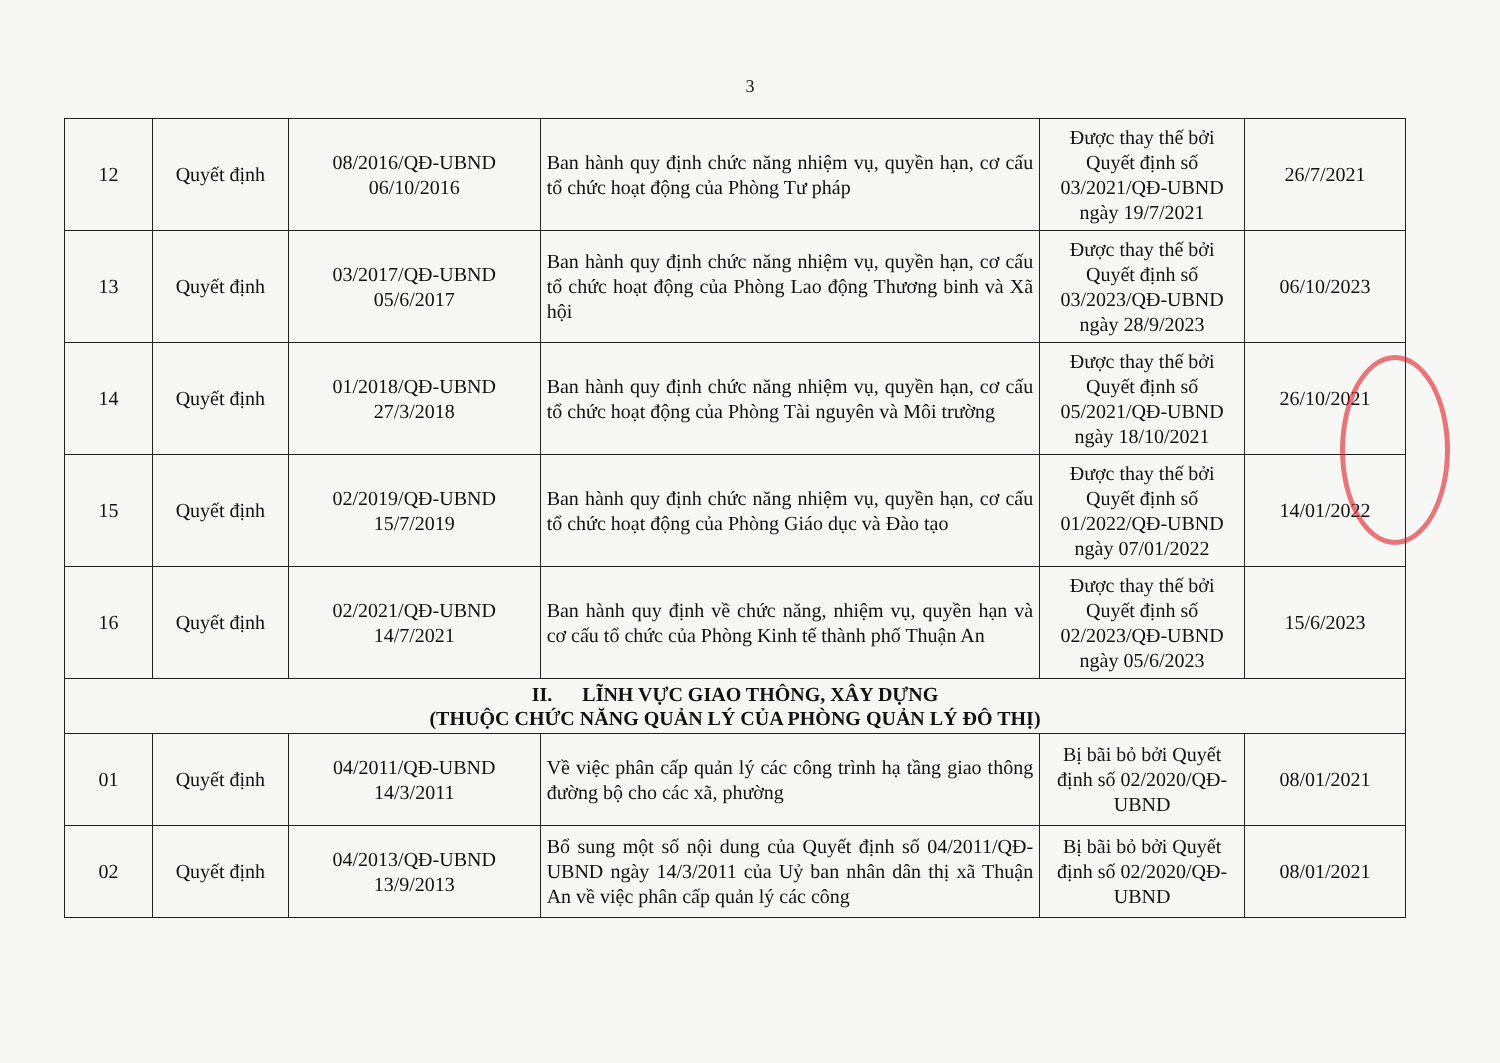3
| 12 | Quyết định | 08/2016/QĐ-UBND 06/10/2016 | Ban hành quy định chức năng nhiệm vụ, quyền hạn, cơ cấu tổ chức hoạt động của Phòng Tư pháp | Được thay thế bởi Quyết định số 03/2021/QĐ-UBND ngày 19/7/2021 | 26/7/2021 |
| 13 | Quyết định | 03/2017/QĐ-UBND 05/6/2017 | Ban hành quy định chức năng nhiệm vụ, quyền hạn, cơ cấu tổ chức hoạt động của Phòng Lao động Thương binh và Xã hội | Được thay thế bởi Quyết định số 03/2023/QĐ-UBND ngày 28/9/2023 | 06/10/2023 |
| 14 | Quyết định | 01/2018/QĐ-UBND 27/3/2018 | Ban hành quy định chức năng nhiệm vụ, quyền hạn, cơ cấu tổ chức hoạt động của Phòng Tài nguyên và Môi trường | Được thay thế bởi Quyết định số 05/2021/QĐ-UBND ngày 18/10/2021 | 26/10/2021 |
| 15 | Quyết định | 02/2019/QĐ-UBND 15/7/2019 | Ban hành quy định chức năng nhiệm vụ, quyền hạn, cơ cấu tổ chức hoạt động của Phòng Giáo dục và Đào tạo | Được thay thế bởi Quyết định số 01/2022/QĐ-UBND ngày 07/01/2022 | 14/01/2022 |
| 16 | Quyết định | 02/2021/QĐ-UBND 14/7/2021 | Ban hành quy định về chức năng, nhiệm vụ, quyền hạn và cơ cấu tổ chức của Phòng Kinh tế thành phố Thuận An | Được thay thế bởi Quyết định số 02/2023/QĐ-UBND ngày 05/6/2023 | 15/6/2023 |
| II. LĨNH VỰC GIAO THÔNG, XÂY DỰNG (THUỘC CHỨC NĂNG QUẢN LÝ CỦA PHÒNG QUẢN LÝ ĐÔ THỊ) | | | | | |
| 01 | Quyết định | 04/2011/QĐ-UBND 14/3/2011 | Về việc phân cấp quản lý các công trình hạ tầng giao thông đường bộ cho các xã, phường | Bị bãi bỏ bởi Quyết định số 02/2020/QĐ-UBND | 08/01/2021 |
| 02 | Quyết định | 04/2013/QĐ-UBND 13/9/2013 | Bổ sung một số nội dung của Quyết định số 04/2011/QĐ-UBND ngày 14/3/2011 của Uỷ ban nhân dân thị xã Thuận An về việc phân cấp quản lý các công | Bị bãi bỏ bởi Quyết định số 02/2020/QĐ-UBND | 08/01/2021 |